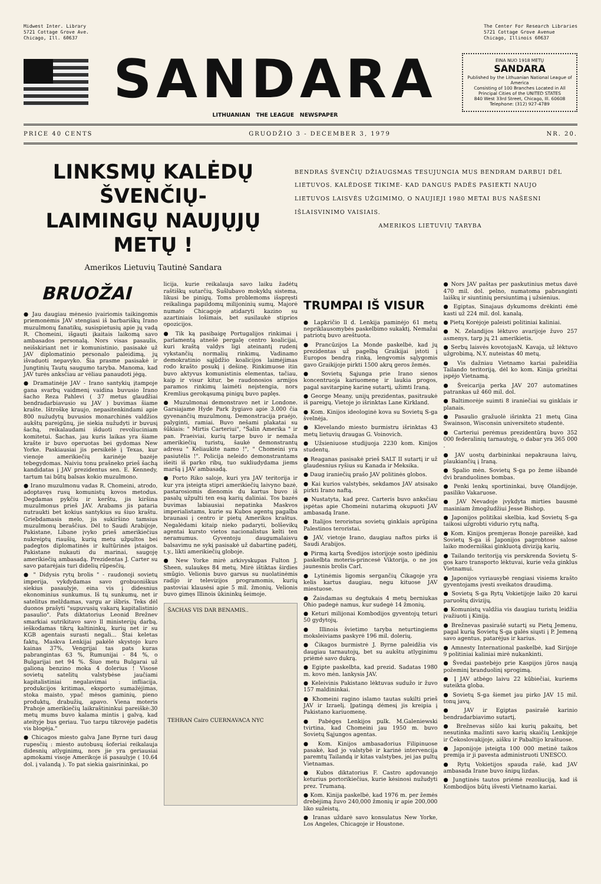Midwest Inter. Library
5721 Cottage Grove Ave.
Chicago, Ill. 60637
The Center For Research Libraries
5721 Cottage Grove Avenue
Chicago, Illinois 60637
SANDARA
LITHUANIAN THE LEAGUE NEWSPAPER
EINA NUO 1918 METŲ
SANDARA
Published by the Lithuanian National League of America
Consisting of 100 Branches Located in All Principal Cities of the UNITED STATES
840 West 33rd Street, Chicago, Ill. 60608
Telephone: (312) 927-4789
PRICE 40 CENTS GRUODŽIO 3 - DECEMBER 3, 1979 NR. 20.
LINKSMŲ KALĖDŲ ŠVENČIŲ-
LAIMINGŲ NAUJŲJŲ METŲ !
Amerikos Lietuvių Tautinė Sandara
BENDRAS ŠVENČIŲ DŽIAUGSMAS TESUJUNGIA MUS BENDRAM DARBUI DĖL LIETUVOS. KALĖDOSE TIKIME- KAD DANGUS PADĖS PASIEKTI NAUJO LIETUVOS LAISVĖS UŽGIMIMO, O NAUJIEJI 1980 METAI BUS NAŠESNI IŠLAISVINIMO VAISIAIS.
AMERIKOS LIETUVIŲ TARYBA
BRUOŽAI
● Jau daugiau mėnesio įvairiomis taikingomis priemonėmis JAV stengiasi iš barbariškų Irano muzulmonų fanatikų, susispietusių apie jų vadą R. Chomeini, išgauti įkaitais laikomą savo ambasados personalą. Nors visas pasaulis, neišskiriant net ir komunistinio, pasisakė už JAV diplomatinio personalo paleidimą, jų išvaduoti nepavyko. Šia prasme pasisakė ir Jungtinių Tautų saugumo taryba. Manoma, kad JAV turės anksčiau ar vėliau panaudoti jėgą.
● Dramatinėje JAV - Irano santykių įtampoje gana svarbų vaidmenį vaidina buvusio Irano šacho Reza Pahlevi ( 37 metus glaudžiai bendradarbiavusio su JAV ) buvimas šiame krašte. Ištroškę kraujo, nepasitenkindami apie 800 nužudytų buvusios monarchinės valdžios aukštų pareigūnų, jie siekia nužudyti ir buvusį šachą, reikalaudami išduoti revoliuciniam komitetui. Šachas, jau kuris laikas yra šiame krašte ir buvo operuotas bei gydomas New Yorke. Paskiausiai jis persikėlė į Texas, kur vienoje amerikiečių karinėje bazėje tebegydomas. Naiviu tonu prašneko prieš šachą kandidatas į JAV prezidentus sen. E. Kennedy, tartum tai būtų balsas kokio muzulmono.
● Irano muzulmonu vadas R. Chomeini, atrodo, adoptavęs rusų komunistų kovos metodus. Degdamas pykčiu ir kerštu, jis kiršina muzulmonus prieš JAV. Arabams jis pataria nutraukti bet kokius santykius su šiuo kraštu. Griebdamasis melo, jis sukiršino tamsius muzulmonų beraščius. Dėl to Saudi Arabijoje, Pakistane, Libane įvyko prieš amerikiečius nukreiptų riaušių, kurių metu užpultos bei padegtos diplomatinės ir kultūrinės įstaigos. Pakistane nukauti du marinai, saugoję amerikiečių ambasadą. Prezidentas J. Carter su savo patarėjais turi didelių rūpesčių.
● " Didysis rytų brolis " - raudonoji sovietų imperija, vykdydamas savo grobuoniškus siekius pasaulyje, eina vis į didesnius ekonominius sunkumus. Iš tų sunkumų, net ir satelitus melždamas, vargu ar išbris. Teks dėl duonos prašyti "supuvusių vakarų kapitalistinio pasaulio". Pats diktatorius Leonid Brežnev smarkiai sutrikitavo savo ll ministerijų darbą, ieškodamas tikrų kaltininkų, kurių net ir su KGB agentais surasti negali... Štai keletas faktų. Maskva Lenkijai pakėlė skystojo kuro kainas 37%, Vengrijai tas pats kuras pabrangintas 63 %, Rumunijai - 84 %, o Bulgarijai net 94 %. Šiuo metu Bulgarai už galioną benzino moka 4 dolerius ! Visose sovietų satelitų valstybėse jaučiami kapitalistiniai negalavimai : infliacija, produkcijos kritimas, eksporto sumažėjimas, stoka maisto, ypač mėsos gaminių, pieno produktų, drabužių, apavo. Viena moteris Prahoje amerikiečių laikraštininkui pareiškė:30 metų mums buvo kalama mintis į galvą, kad ateityje bus geriau. Tuo tarpu tikrovėje padėtis vis blogėja."
● Chicagos miesto galva Jane Byrne turi daug rupesčių : miesto autobusų šoferiai reikalauja didesnių atlyginimų, nors jie yra geriausiai apmokami visoje Amerikoje iš pasaulyje ( 10.64 dol. į valandą ). To pat siekia gaisrininkai, po
licija, kurie reikalauja savo laiku žadėtų raštiškų sutarčių. Sušlubavo mokyklų sistema, likusi be pinigų. Toms problemoms išspręsti reikalinga papildomų milijoninių sumų. Majorė numato Chicagoje atidaryti kazino su azartiniais lošimais, bet susilaukė stiprios opozicijos.
● Tik ką pasibaigę Portugalijos rinkimai į parlamentą atnešė pergalę centro koalicijai, kuri kraštą valdys ligi ateinantį rudenį vykstančių normalių rinkimų. Vadinamo demokratinio sąjūdžio koalicijos laimėjimas rodo krašto posukį į dešinę. Rinkimuose itin buvo aktyvus komunistinis elementas, tačiau, kaip ir visur kitur, be raudonosios armijos paramos rinkimų laimėti neįstengia, nors Kremlius gerokąsumą pinigų buvo paplęs.
● Muzulmonai demonstravo net ir Londone. Garsiajame Hyde Park žygiavo apie 3.000 čia gyvenančių muzulmonų. Demonstracija praėjo, palyginti, ramiai. Buvo nešami plakatai su šūkiais: " Mirtis Carteriui", "Šalin Amerika " ir pan. Praeiviai, kurių tarpe buvo ir nemaža amerikiečių turistų, šaukė demonstrantų adresu " Keliaukite namo !", " Chomeini yra pasiutėlis !". Policija neleido demonstrantams išeiti iš parko ribų, tuo sukliudydama jiems maršą į JAV ambasadą.
● Porto Riko saloje, kuri yra JAV teritorija ir kur yra įsteigta stipri amerikiečių laivyno bazė, pastarosiomis dienomis du kartus buvo iš pasalų užpulti ten esą karių daliniai. Tos bazės buvimas labiausiai nepatinka Maskvos imperialistams, kurie su Kubos agentų pagalba braunasi į centro ir pietų Amerikos kraštus. Negalėdami kitaip nieko padaryti, bolševikų agentai kursto vietos nacionalistus kelti ten neramumus. Gyventoju daugumalaisvu balsavimu ne sykį pasisakė už dabartinę padėtį, t.y., likti amerikiečių globoje.
● New Yorke mirė arkivyskupas Fulton J. Sheen, sulaukęs 84 metų. Mirė ištiktas širdies smūgio. Velionis buvo garsus su nuolatinėmis radijo ir televizijos programomis, kurių pastoviai klausėsi apie 5 mil. žmonių. Velionis buvo gimęs Illinois ūkininkų šeimoje.
ŠACHAS VIS DAR BENAMIS..
TEHRAN Cairo CUERNAVACA NYC
TRUMPAI IŠ VISUR
● Lapkričio ll d. Lenkija paminėjo 61 metų nepriklausomybės paskelbimo sukaktį. Nemažai patriotų buvo areštuota.
● Prancūzijos La Monde paskelbė, kad jų prezidentas už pagelbą Graikijai įstoti į Europos bendrą rinką, lengvomis sąlygomis gavo Graikijoje pirkti 1500 akrų geros žemės.
● Sovietų Sąjunga prie Irano sienos koncentruoja kariuomenę ir laukia progos, pagal savitarpinę karinę sutartį, užimti Iraną.
● George Meany, unijų prezidentas, pasitraukė iš pareigų. Vietoje jo išrinktas Lane Kirkland.
● Kom. Kinijos ideologinė kova su Sovietų S-ga švelnėja.
● Klevelando miesto burmistru išrinktas 43 metų lietuvių draugas G. Voinovich.
● Užsieniuose studijuoja 2230 kom. Kinijos studentų.
● Reaganas pasisakė prieš SALT II sutartį ir už glaudesnius ryšius su Kanada ir Meksika.
● Daug iraniečių prašo JAV politinės globos.
● Kai kurios valstybės, sekdamos JAV atsisako pirkti Irano naftą.
● Nustatyta, kad prez. Carteris buvo anksčiau įspėtas apie Chomeini nutarimą okupuoti JAV ambasadą Irane.
● Italijos teroristus sovietų ginklais aprūpina Palestinos teroristai.
● JAV, vietoje Irano, daugiau naftos pirks iš Saudi Arabijos.
● Pirmą kartą Švedijos istorijoje sosto įpėdiniu paskelbta moteris-princesė Viktorija, o ne jos jaunesnis brolis Carl.
● Lytinėmis ligomis sergančių Čikagoje yra kelis kartus daugiau, negu kituose JAV miestuose.
● Žaisdamas su degtukais 4 metų berniukas Ohio padegė namus, kur sudegė 14 žmonių.
● Keturi milijonai Kombodijos gyventojų teturi 50 gydytojų.
● Illinois švietimo taryba neturtingiems moksleiviams paskyrė 196 mil. dolerių.
● Čikagos burmistrė J. Byrne paleidžia vis daugiau tarnautojų, bet su aukštu atlyginimu priėmė savo dukrą.
● Egipte paskelbta, kad prezid. Sadatas 1980 m. kovo mėn. lankysis JAV.
● Keleivinis Pakistano lėktuvas sudužo ir žuvo 157 maldininkai.
● Khomeini ragino islamo tautas sukilti prieš JAV ir Izraelį. Įpatingą dėmesį jis kreipia į Pakistano kariuomenę.
● Pabėgęs Lenkijos pulk. M.Galeniewski tvirtina, kad Chomeini jau 1950 m. buvo Sovietų Sąjungos agentas.
● Kom. Kinijos ambasadorius Filipinuose pasakė, kad jo valstybė ir karinė intervencija paremtų Tailandą ir kitas valstybes, jei jas pultų Vietnamas.
● Kubos diktatorius F. Castro apdovanojo keturius portorikiečius, kurie kėsinosi nužudyti prez. Trumaną.
● Kom. Kinija paskelbė, kad 1976 m. per žemės drebėjimą žuvo 240,000 žmonių ir apie 200,000 liko sužeistų.
● Iranas uždarė savo konsulatus New Yorke, Los Angeles, Chicagoje ir Houstone.
● Nors JAV paštas per paskutinius metus davė 470 mil. dol. pelno, numatoma pabranginti laiškų ir siuntinių persiuntimą į užsienius.
● Egiptas, Sinajaus dykumoms drėkinti ėmė kasti už 224 mil. dol. kanalą.
● Pietų Korėjoje paleisti politiniai kaliniai.
● N. Zelandijos lėktuvo avarijoje žuvo 257 asmenys, tarp jų 21 amerikietis.
● Serbų laisvės kovotojasN. Kavaja, už lėktuvo užgrobimą, N.Y. nuteistas 40 metų.
● Vis dažniau Vietnamo kariai pažeidžia Tailando teritoriją, dėl ko kom. Kinija griežtai įspėjo Vietnamą.
● Šveicarija perka JAV 207 automatines patrankas už 460 mil. dol.
● Baltimorėje suimti 8 iraniečiai su ginklais ir planais.
● Pasaulio gražuolė išrinkta 21 metų Gina Swainson, Wisconsin universiteto studentė.
● Carteriui perėmus prezidentūrą buvo 352 000 federalinių tarnautojų, o dabar yra 365 000 .
● JAV uostų darbininkai nepakrauna laivų, plaukiančių į Iraną.
● Spalio mėn. Sovietų S-ga po žeme išbandė dvi branduolines bombas.
● Penki lenkų sportininkai, buvę Olandijoje, pasiliko Vakaruose.
● JAV Nevadoje įvykdyta mirties bausmė masiniam žmogžudžiui Jesse Bishop.
● Japonijos politikai skelbia, kad Sovietų S-ga taikosi užgrobti vidurio rytų naftą.
● Kom. Kinijos premjeras Bonoje pareiškė, kad Sovietų S-ga iš Japonijos pagrobtose salose laiko moderniškai ginkluotą diviziją karių.
● Tailando teritoriją vis perskrenda Sovietų S-gos karo transporto lėktuvai, kurie veža ginklus Vietnamui.
● Japonijos vyriausybė rengiasi visiems krašto gyventojams įvesti sveikatos draudimą.
● Sovietų S-ga Rytų Vokietijoje laiko 20 karui paruoštų divizijų.
● Komunistų valdžia vis daugiau turistų leidžia įvažiuoti į Kiniją.
● Brežnevas pasirašė sutartį su Pietų Jemenu, pagal kurią Sovietų S-ga galės siųsti į P. Jemeną savo agentus, patarėjus ir karius.
● Amnesty International paskelbė, kad Sirijoje 9 politiniai kaliniai mirė nukankinti.
● Švedai pastebėjo prie Kaspijos jūros naują požeminį branduolinį sprogimą.
● Į JAV atbėgo laivu 22 kūbiečiai, kuriems suteikta globa.
● Sovietų S-ga šiemet jau pirko JAV 15 mil. tonų javų.
● JAV ir Egiptas pasirašė karinio bendradarbiavimo sutartį.
● Brežnevas siūlo kai kurių pakaitų, bet nesutinka mažinti savo karių skaičių Lenkijoje ir Čekoslovakijoje, aišku ir Pabaltijo kraštuose.
● Japonijoje įsteigta 100 000 metinė taikos premija ir ji pavesta administruoti UNESCO.
● Rytų Vokietijos spauda rašė, kad JAV ambasada Irane buvo šnipų lizdas.
● Jungtinės tautos priėmė rezoliuciją, kad iš Kombodijos būtų išvesti Vietnamo kariai.